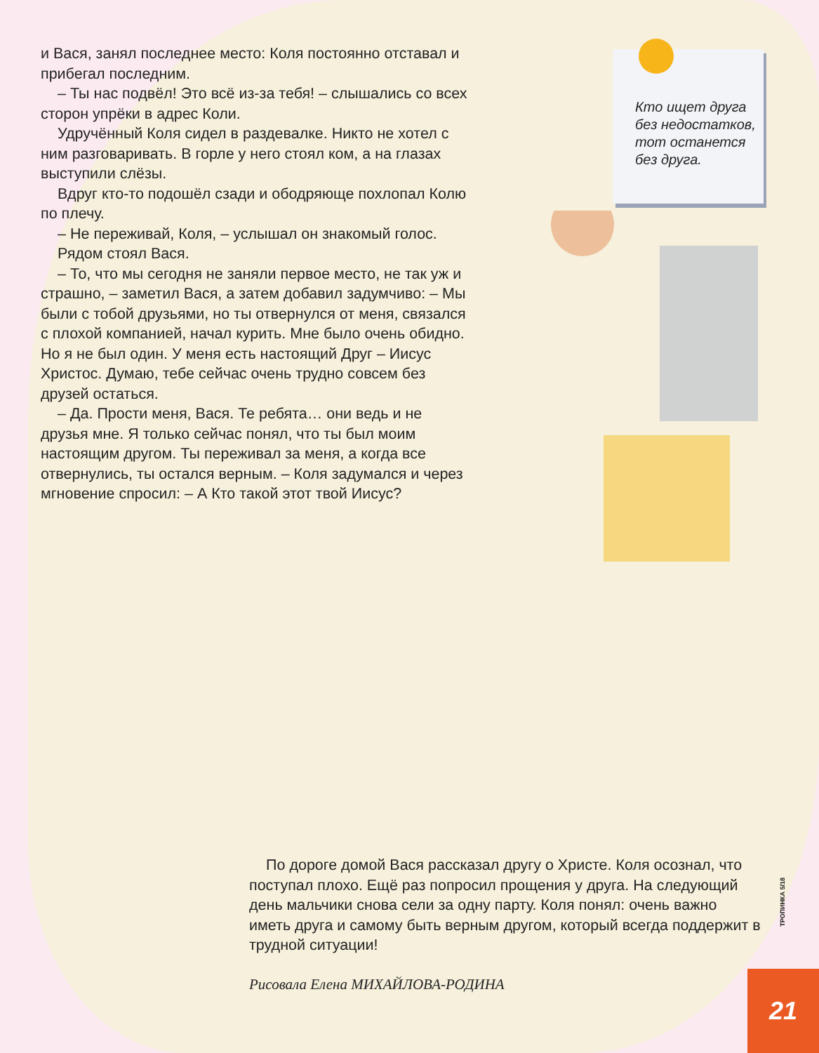и Вася, занял последнее место: Коля постоянно отставал и прибегал последним.
– Ты нас подвёл! Это всё из-за тебя! – слышались со всех сторон упрёки в адрес Коли.
Удручённый Коля сидел в раздевалке. Никто не хотел с ним разговаривать. В горле у него стоял ком, а на глазах выступили слёзы.
Вдруг кто-то подошёл сзади и ободряюще похлопал Колю по плечу.
– Не переживай, Коля, – услышал он знакомый голос.
Рядом стоял Вася.
– То, что мы сегодня не заняли первое место, не так уж и страшно, – заметил Вася, а затем добавил задумчиво: – Мы были с тобой друзьями, но ты отвернулся от меня, связался с плохой компанией, начал курить. Мне было очень обидно. Но я не был один. У меня есть настоящий Друг – Иисус Христос. Думаю, тебе сейчас очень трудно совсем без друзей остаться.
– Да. Прости меня, Вася. Те ребята… они ведь и не друзья мне. Я только сейчас понял, что ты был моим настоящим другом. Ты переживал за меня, а когда все отвернулись, ты остался верным. – Коля задумался и через мгновение спросил: – А Кто такой этот твой Иисус?
Кто ищет друга без недостатков, тот останется без друга.
По дороге домой Вася рассказал другу о Христе. Коля осознал, что поступал плохо. Ещё раз попросил прощения у друга. На следующий день мальчики снова сели за одну парту. Коля понял: очень важно иметь друга и самому быть верным другом, который всегда поддержит в трудной ситуации!
Рисовала Елена МИХАЙЛОВА-РОДИНА
ТРОПИНКА 5/18
21